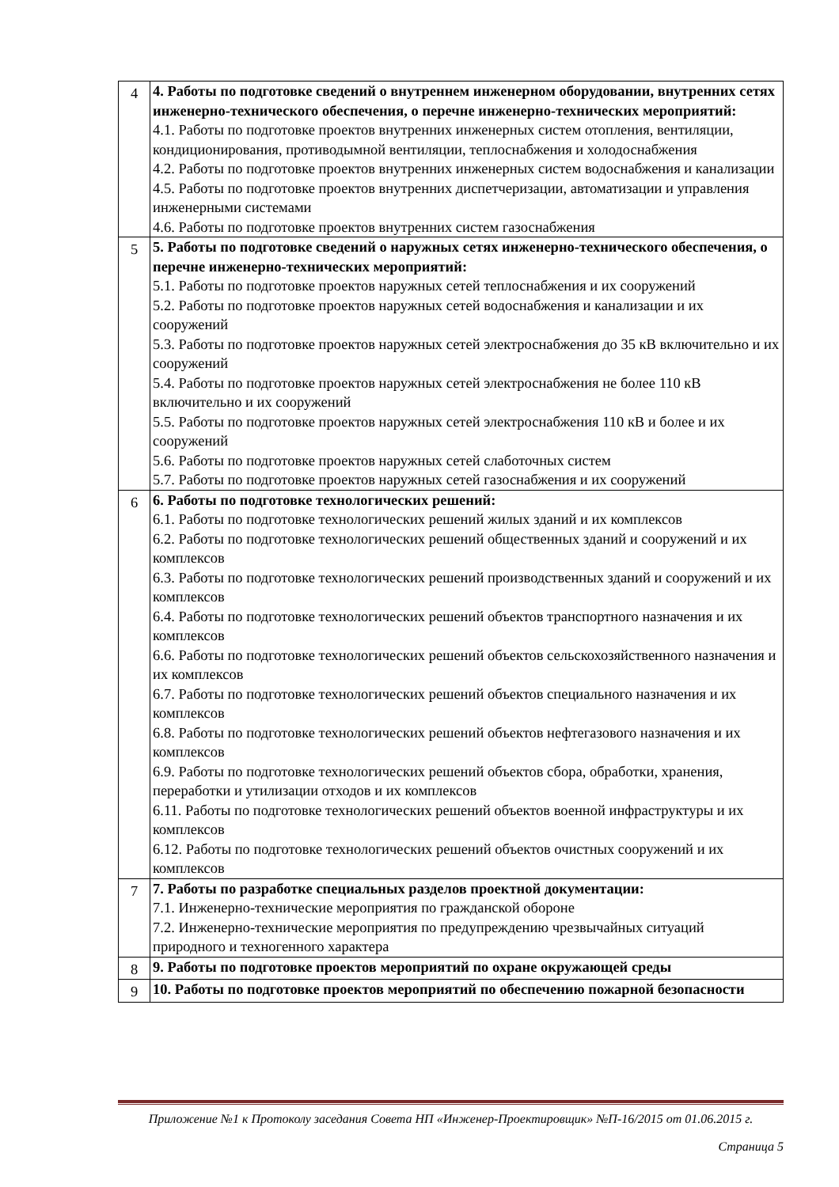| 4 | 4. Работы по подготовке сведений о внутреннем инженерном оборудовании, внутренних сетях инженерно-технического обеспечения, о перечне инженерно-технических мероприятий: 4.1. Работы по подготовке проектов внутренних инженерных систем отопления, вентиляции, кондиционирования, противодымной вентиляции, теплоснабжения и холодоснабжения 4.2. Работы по подготовке проектов внутренних инженерных систем водоснабжения и канализации 4.5. Работы по подготовке проектов внутренних диспетчеризации, автоматизации и управления инженерными системами 4.6. Работы по подготовке проектов внутренних систем газоснабжения |
| 5 | 5. Работы по подготовке сведений о наружных сетях инженерно-технического обеспечения, о перечне инженерно-технических мероприятий: 5.1. Работы по подготовке проектов наружных сетей теплоснабжения и их сооружений 5.2. Работы по подготовке проектов наружных сетей водоснабжения и канализации и их сооружений 5.3. Работы по подготовке проектов наружных сетей электроснабжения до 35 кВ включительно и их сооружений 5.4. Работы по подготовке проектов наружных сетей электроснабжения не более 110 кВ включительно и их сооружений 5.5. Работы по подготовке проектов наружных сетей электроснабжения 110 кВ и более и их сооружений 5.6. Работы по подготовке проектов наружных сетей слаботочных систем 5.7. Работы по подготовке проектов наружных сетей газоснабжения и их сооружений |
| 6 | 6. Работы по подготовке технологических решений: 6.1. Работы по подготовке технологических решений жилых зданий и их комплексов 6.2. Работы по подготовке технологических решений общественных зданий и сооружений и их комплексов 6.3. Работы по подготовке технологических решений производственных зданий и сооружений и их комплексов 6.4. Работы по подготовке технологических решений объектов транспортного назначения и их комплексов 6.6. Работы по подготовке технологических решений объектов сельскохозяйственного назначения и их комплексов 6.7. Работы по подготовке технологических решений объектов специального назначения и их комплексов 6.8. Работы по подготовке технологических решений объектов нефтегазового назначения и их комплексов 6.9. Работы по подготовке технологических решений объектов сбора, обработки, хранения, переработки и утилизации отходов и их комплексов 6.11. Работы по подготовке технологических решений объектов военной инфраструктуры и их комплексов 6.12. Работы по подготовке технологических решений объектов очистных сооружений и их комплексов |
| 7 | 7. Работы по разработке специальных разделов проектной документации: 7.1. Инженерно-технические мероприятия по гражданской обороне 7.2. Инженерно-технические мероприятия по предупреждению чрезвычайных ситуаций природного и техногенного характера |
| 8 | 9. Работы по подготовке проектов мероприятий по охране окружающей среды |
| 9 | 10. Работы по подготовке проектов мероприятий по обеспечению пожарной безопасности |
Приложение №1 к Протоколу заседания Совета НП «Инженер-Проектировщик» №П-16/2015 от 01.06.2015 г.
Страница 5